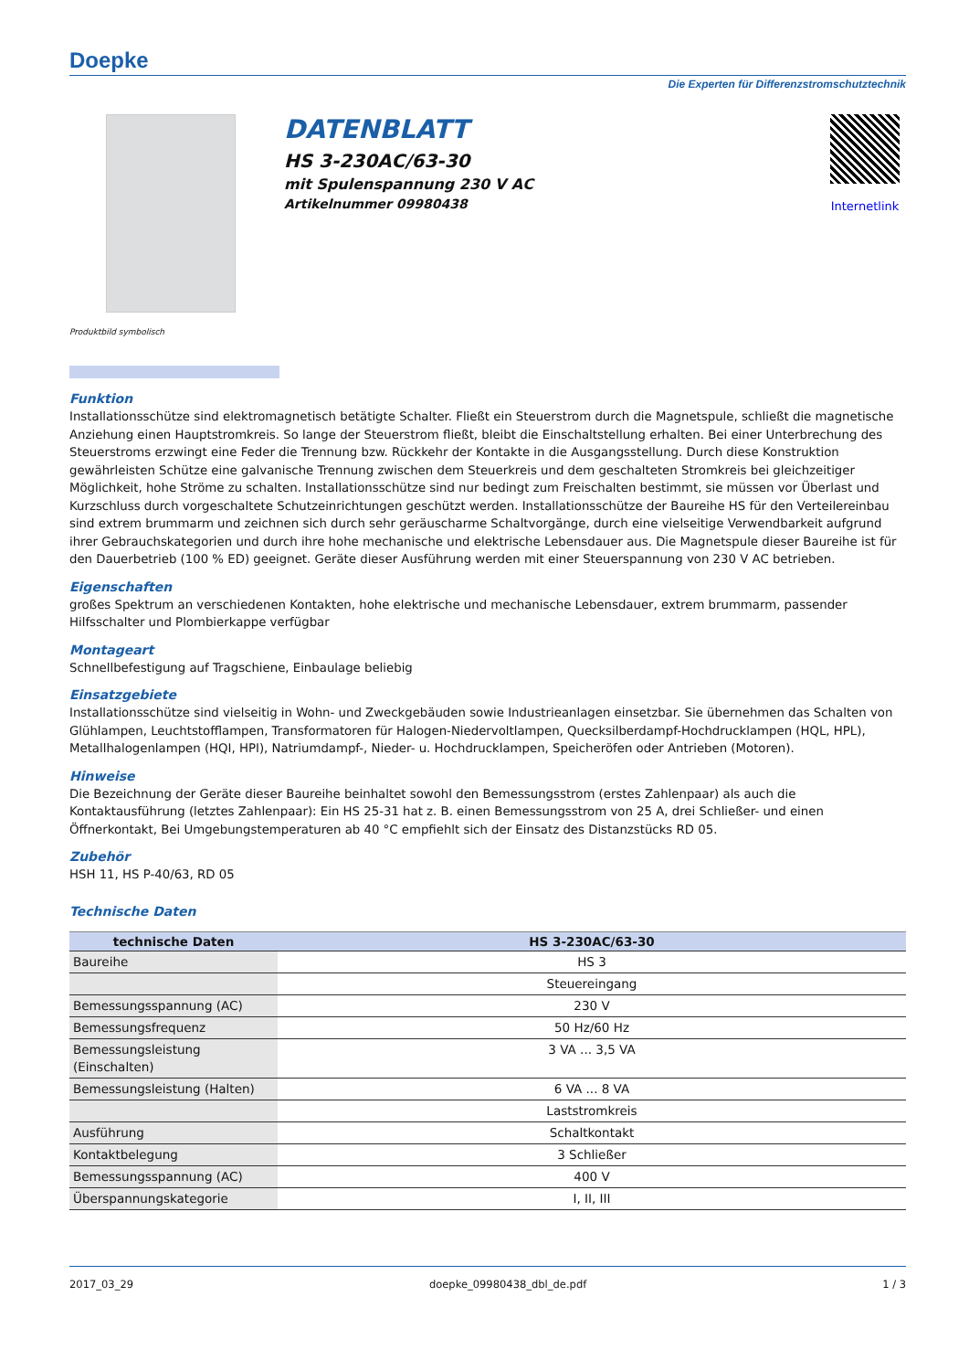Doepke
Die Experten für Differenzstromschutztechnik
Produktbild symbolisch
DATENBLATT
HS 3-230AC/63-30
mit Spulenspannung 230 V AC
Artikelnummer 09980438
Internetlink
Funktion
Installationsschütze sind elektromagnetisch betätigte Schalter. Fließt ein Steuerstrom durch die Magnetspule, schließt die magnetische Anziehung einen Hauptstromkreis. So lange der Steuerstrom fließt, bleibt die Einschaltstellung erhalten. Bei einer Unterbrechung des Steuerstroms erzwingt eine Feder die Trennung bzw. Rückkehr der Kontakte in die Ausgangsstellung. Durch diese Konstruktion gewährleisten Schütze eine galvanische Trennung zwischen dem Steuerkreis und dem geschalteten Stromkreis bei gleichzeitiger Möglichkeit, hohe Ströme zu schalten. Installationsschütze sind nur bedingt zum Freischalten bestimmt, sie müssen vor Überlast und Kurzschluss durch vorgeschaltete Schutzeinrichtungen geschützt werden. Installationsschütze der Baureihe HS für den Verteilereinbau sind extrem brummarm und zeichnen sich durch sehr geräuscharme Schaltvorgänge, durch eine vielseitige Verwendbarkeit aufgrund ihrer Gebrauchskategorien und durch ihre hohe mechanische und elektrische Lebensdauer aus. Die Magnetspule dieser Baureihe ist für den Dauerbetrieb (100 % ED) geeignet. Geräte dieser Ausführung werden mit einer Steuerspannung von 230 V AC betrieben.
Eigenschaften
großes Spektrum an verschiedenen Kontakten, hohe elektrische und mechanische Lebensdauer, extrem brummarm, passender Hilfsschalter und Plombierkappe verfügbar
Montageart
Schnellbefestigung auf Tragschiene, Einbaulage beliebig
Einsatzgebiete
Installationsschütze sind vielseitig in Wohn- und Zweckgebäuden sowie Industrieanlagen einsetzbar. Sie übernehmen das Schalten von Glühlampen, Leuchtstofflampen, Transformatoren für Halogen-Niedervoltlampen, Quecksilberdampf-Hochdrucklampen (HQL, HPL), Metallhalogenlampen (HQI, HPI), Natriumdampf-, Nieder- u. Hochdrucklampen, Speicheröfen oder Antrieben (Motoren).
Hinweise
Die Bezeichnung der Geräte dieser Baureihe beinhaltet sowohl den Bemessungsstrom (erstes Zahlenpaar) als auch die Kontaktausführung (letztes Zahlenpaar): Ein HS 25-31 hat z. B. einen Bemessungsstrom von 25 A, drei Schließer- und einen Öffnerkontakt, Bei Umgebungstemperaturen ab 40 °C empfiehlt sich der Einsatz des Distanzstücks RD 05.
Zubehör
HSH 11, HS P-40/63, RD 05
Technische Daten
| technische Daten | HS 3-230AC/63-30 |
| --- | --- |
| Baureihe | HS 3 |
| | Steuereingang |
| Bemessungsspannung (AC) | 230 V |
| Bemessungsfrequenz | 50 Hz/60 Hz |
| Bemessungsleistung (Einschalten) | 3 VA ... 3,5 VA |
| Bemessungsleistung (Halten) | 6 VA ... 8 VA |
| | Laststromkreis |
| Ausführung | Schaltkontakt |
| Kontaktbelegung | 3 Schließer |
| Bemessungsspannung (AC) | 400 V |
| Überspannungskategorie | I, II, III |
2017_03_29 doepke_09980438_dbl_de.pdf 1 / 3